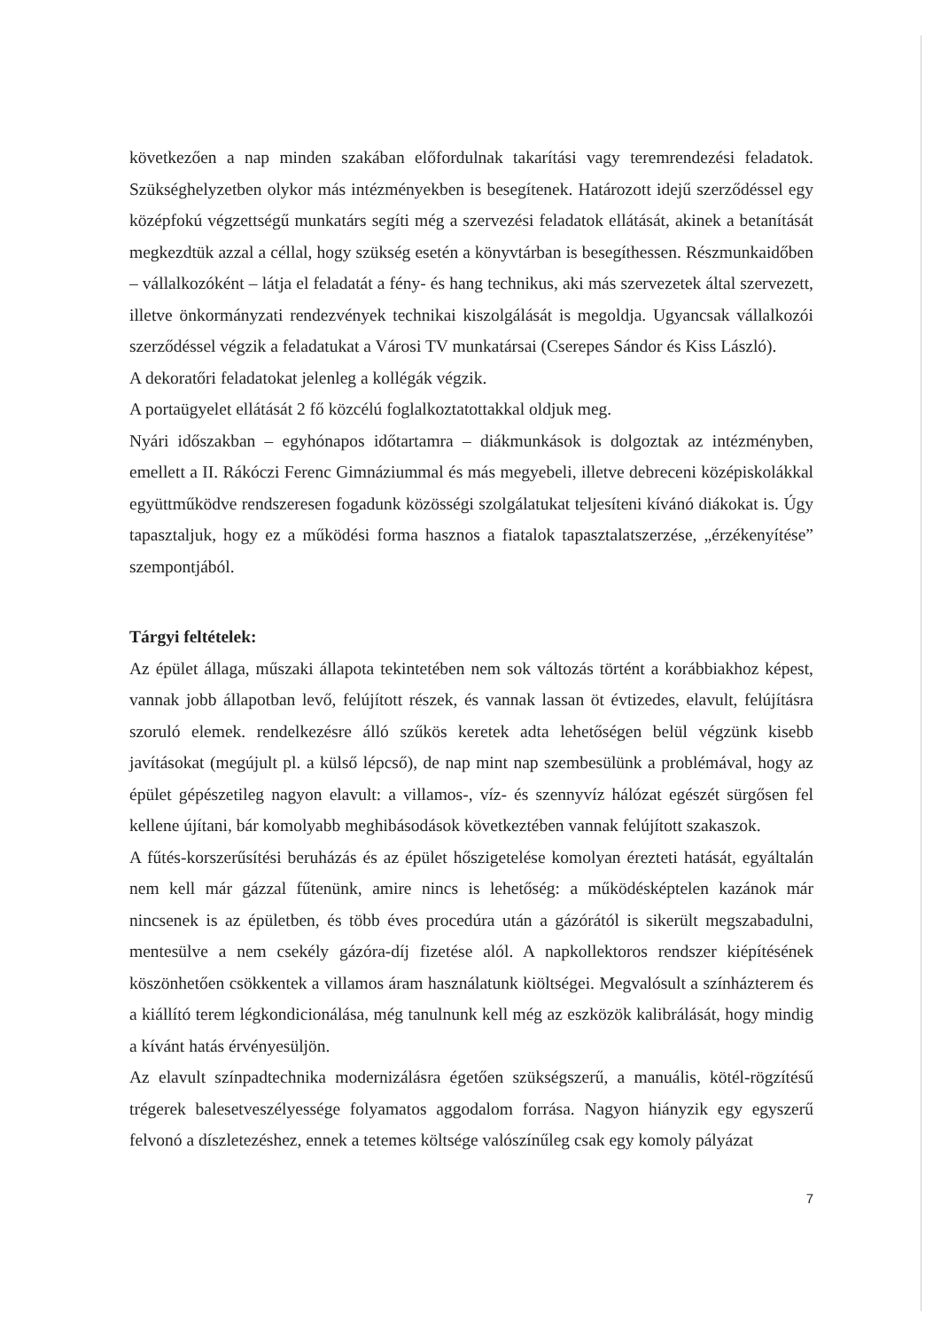következően a nap minden szakában előfordulnak takarítási vagy teremrendezési feladatok. Szükséghelyzetben olykor más intézményekben is besegítenek. Határozott idejű szerződéssel egy középfokú végzettségű munkatárs segíti még a szervezési feladatok ellátását, akinek a betanítását megkezdtük azzal a céllal, hogy szükség esetén a könyvtárban is besegíthessen. Részmunkaidőben – vállalkozóként – látja el feladatát a fény- és hang technikus, aki más szervezetek által szervezett, illetve önkormányzati rendezvények technikai kiszolgálását is megoldja. Ugyancsak vállalkozói szerződéssel végzik a feladatukat a Városi TV munkatársai (Cserepes Sándor és Kiss László).
A dekoratőri feladatokat jelenleg a kollégák végzik.
A portaügyelet ellátását 2 fő közcélú foglalkoztatottakkal oldjuk meg.
Nyári időszakban – egyhónapos időtartamra – diákmunkások is dolgoztak az intézményben, emellett a II. Rákóczi Ferenc Gimnáziummal és más megyebeli, illetve debreceni középiskolákkal együttműködve rendszeresen fogadunk közösségi szolgálatukat teljesíteni kívánó diákokat is. Úgy tapasztaljuk, hogy ez a működési forma hasznos a fiatalok tapasztalatszerzése, „érzékenyítése” szempontjából.
Tárgyi feltételek:
Az épület állaga, műszaki állapota tekintetében nem sok változás történt a korábbiakhoz képest, vannak jobb állapotban levő, felújított részek, és vannak lassan öt évtizedes, elavult, felújításra szoruló elemek. rendelkezésre álló szűkös keretek adta lehetőségen belül végzünk kisebb javításokat (megújult pl. a külső lépcső), de nap mint nap szembesülünk a problémával, hogy az épület gépészetileg nagyon elavult: a villamos-, víz- és szennyvíz hálózat egészét sürgősen fel kellene újítani, bár komolyabb meghibásodások következtében vannak felújított szakaszok.
A fűtés-korszerűsítési beruházás és az épület hőszigetelése komolyan érezteti hatását, egyáltalán nem kell már gázzal fűtenünk, amire nincs is lehetőség: a működésképtelen kazánok már nincsenek is az épületben, és több éves procedúra után a gázórától is sikerült megszabadulni, mentesülve a nem csekély gázóra-díj fizetése alól. A napkollektoros rendszer kiépítésének köszönhetően csökkentek a villamos áram használatunk kiöltségei. Megvalósult a színházterem és a kiállító terem légkondicionálása, még tanulnunk kell még az eszközök kalibrálását, hogy mindig a kívánt hatás érvényesüljön.
Az elavult színpadtechnika modernizálásra égetően szükségszerű, a manuális, kötél-rögzítésű trégerek balesetveszélyessége folyamatos aggodalom forrása. Nagyon hiányzik egy egyszerű felvonó a díszletezéshez, ennek a tetemes költsége valószínűleg csak egy komoly pályázat
7